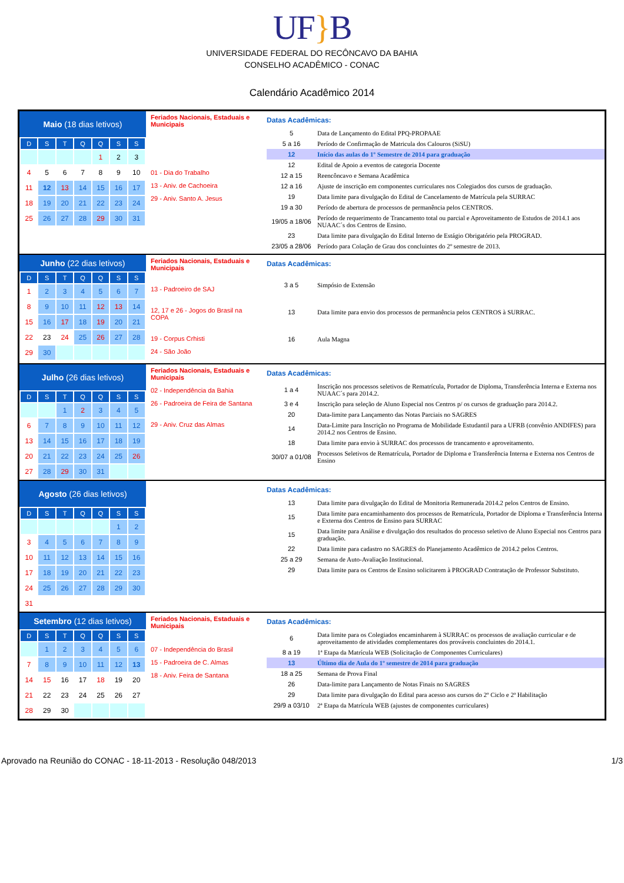UF}B
UNIVERSIDADE FEDERAL DO RECÔNCAVO DA BAHIA
CONSELHO ACADÊMICO - CONAC
Calendário Acadêmico 2014
Maio (18 dias letivos)
| D | S | T | Q | Q | S | S |
| --- | --- | --- | --- | --- | --- | --- |
| | | | | 1 | 2 | 3 |
| 4 | 5 | 6 | 7 | 8 | 9 | 10 |
| 11 | 12 | 13 | 14 | 15 | 16 | 17 |
| 18 | 19 | 20 | 21 | 22 | 23 | 24 |
| 25 | 26 | 27 | 28 | 29 | 30 | 31 |
Feriados Nacionais, Estaduais e Municipais
01 - Dia do Trabalho
13 - Aniv. de Cachoeira
29 - Aniv. Santo A. Jesus
Datas Acadêmicas:
| 5 | Data de Lançamento do Edital PPQ-PROPAAE |
| 5 a 16 | Período de Confirmação de Matricula dos Calouros (SiSU) |
| 12 | Início das aulas do 1º Semestre de 2014 para graduação |
| 12 | Edital de Apoio a eventos de categoria Docente |
| 12 a 15 | Reencôncavo e Semana Acadêmica |
| 12 a 16 | Ajuste de inscrição em componentes curriculares nos Colegiados dos cursos de graduação. |
| 19 | Data limite para divulgação do Edital de Cancelamento de Matrícula pela SURRAC |
| 19 a 30 | Período de abertura de processos de permanência pelos CENTROS. |
| 19/05 a 18/06 | Período de requerimento de Trancamento total ou parcial e Aproveitamento de Estudos de 2014.1 aos NUAAC´s dos Centros de Ensino. |
| 23 | Data limite para divulgação do Edital Interno de Estágio Obrigatório pela PROGRAD. |
| 23/05 a 28/06 | Período para Colação de Grau dos concluintes do 2º semestre de 2013. |
Junho (22 dias letivos)
| D | S | T | Q | Q | S | S |
| --- | --- | --- | --- | --- | --- | --- |
| 1 | 2 | 3 | 4 | 5 | 6 | 7 |
| 8 | 9 | 10 | 11 | 12 | 13 | 14 |
| 15 | 16 | 17 | 18 | 19 | 20 | 21 |
| 22 | 23 | 24 | 25 | 26 | 27 | 28 |
| 29 | 30 | | | | | |
Feriados Nacionais, Estaduais e Municipais
13 - Padroeiro de SAJ
12, 17 e 26 - Jogos do Brasil na COPA
19 - Corpus Crhisti
24 - São João
Datas Acadêmicas:
| 3 a 5 | Simpósio de Extensão |
| 13 | Data limite para envio dos processos de permanência pelos CENTROS à SURRAC. |
| 16 | Aula Magna |
Julho (26 dias letivos)
| D | S | T | Q | Q | S | S |
| --- | --- | --- | --- | --- | --- | --- |
| | | 1 | 2 | 3 | 4 | 5 |
| 6 | 7 | 8 | 9 | 10 | 11 | 12 |
| 13 | 14 | 15 | 16 | 17 | 18 | 19 |
| 20 | 21 | 22 | 23 | 24 | 25 | 26 |
| 27 | 28 | 29 | 30 | 31 | | |
Feriados Nacionais, Estaduais e Municipais
02 - Independência da Bahia
26 - Padroeira de Feira de Santana
29 - Aniv. Cruz das Almas
Datas Acadêmicas:
| 1 a 4 | Inscrição nos processos seletivos de Rematrícula, Portador de Diploma, Transferência Interna e Externa nos NUAAC´s para 2014.2. |
| 3 e 4 | Inscrição para seleção de Aluno Especial nos Centros p/ os cursos de graduação para 2014.2. |
| 20 | Data-limite para Lançamento das Notas Parciais no SAGRES |
| 14 | Data-Limite para Inscrição no Programa de Mobilidade Estudantil para a UFRB (convênio ANDIFES) para 2014.2 nos Centros de Ensino. |
| 18 | Data limite para envio à SURRAC dos processos de trancamento e aproveitamento. |
| 30/07 a 01/08 | Processos Seletivos de Rematrícula, Portador de Diploma e Transferência Interna e Externa nos Centros de Ensino |
Agosto (26 dias letivos)
| D | S | T | Q | Q | S | S |
| --- | --- | --- | --- | --- | --- | --- |
| | | | | | 1 | 2 |
| 3 | 4 | 5 | 6 | 7 | 8 | 9 |
| 10 | 11 | 12 | 13 | 14 | 15 | 16 |
| 17 | 18 | 19 | 20 | 21 | 22 | 23 |
| 24 | 25 | 26 | 27 | 28 | 29 | 30 |
| 31 | | | | | | |
Datas Acadêmicas:
| 13 | Data limite para divulgação do Edital de Monitoria Remunerada 2014.2 pelos Centros de Ensino. |
| 15 | Data limite para encaminhamento dos processos de Rematrícula, Portador de Diploma e Transferência Interna e Externa dos Centros de Ensino para SURRAC |
| 15 | Data limite para Análise e divulgação dos resultados do processo seletivo de Aluno Especial nos Centros para graduação. |
| 22 | Data limite para cadastro no SAGRES do Planejamento Acadêmico de 2014.2 pelos Centros. |
| 25 a 29 | Semana de Auto-Avaliação Institucional. |
| 29 | Data limite para os Centros de Ensino solicitarem à PROGRAD Contratação de Professor Substituto. |
Setembro (12 dias letivos)
| D | S | T | Q | Q | S | S |
| --- | --- | --- | --- | --- | --- | --- |
| | 1 | 2 | 3 | 4 | 5 | 6 |
| 7 | 8 | 9 | 10 | 11 | 12 | 13 |
| 14 | 15 | 16 | 17 | 18 | 19 | 20 |
| 21 | 22 | 23 | 24 | 25 | 26 | 27 |
| 28 | 29 | 30 | | | | |
Feriados Nacionais, Estaduais e Municipais
07 - Independência do Brasil
15 - Padroeira de C. Almas
18 - Aniv. Feira de Santana
Datas Acadêmicas:
| 6 | Data limite para os Colegiados encaminharem à SURRAC os processos de avaliação curricular e de aproveitamento de atividades complementares dos prováveis concluintes do 2014.1. |
| 8 a 19 | 1ª Etapa da Matrícula WEB (Solicitação de Componentes Curriculares) |
| 13 | Último dia de Aula do 1º semestre de 2014 para graduação |
| 18 a 25 | Semana de Prova Final |
| 26 | Data-limite para Lançamento de Notas Finais no SAGRES |
| 29 | Data limite para divulgação do Edital para acesso aos cursos do 2º Ciclo e 2ª Habilitação |
| 29/9 a 03/10 | 2ª Etapa da Matrícula WEB (ajustes de componentes curriculares) |
Aprovado na Reunião do CONAC - 18-11-2013 - Resolução 048/2013 1/3